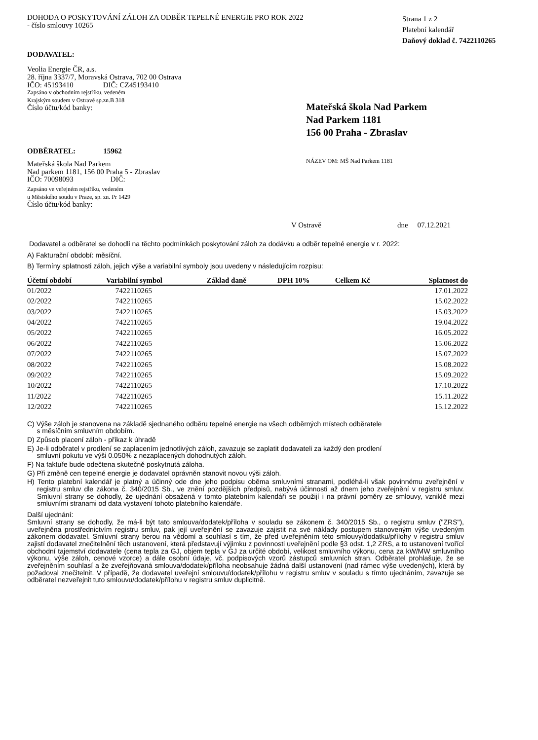DOHODA O POSKYTOVÁNÍ ZÁLOH ZA ODBĚR TEPELNÉ ENERGIE PRO ROK 2022
- číslo smlouvy 10265
Strana 1 z 2
Platební kalendář
Daňový doklad č. 7422110265
DODAVATEL:
Veolia Energie ČR, a.s.
28. října 3337/7, Moravská Ostrava, 702 00 Ostrava
IČO: 45193410 DIČ: CZ45193410
Zapsáno v obchodním rejstříku, vedeném
Krajským soudem v Ostravě sp.zn.B 318
Číslo účtu/kód banky:
ODBĚRATEL: 15962
Mateřská škola Nad Parkem
Nad parkem 1181, 156 00 Praha 5 - Zbraslav
IČO: 70098093 DIČ:
Zapsáno ve veřejném rejstříku, vedeném
u Městského soudu v Praze, sp. zn. Pr 1429
Číslo účtu/kód banky:
Mateřská škola Nad Parkem
Nad Parkem 1181
156 00 Praha - Zbraslav
NÁZEV OM: MŠ Nad Parkem 1181
V Ostravě dne 07.12.2021
Dodavatel a odběratel se dohodli na těchto podmínkách poskytování záloh za dodávku a odběr tepelné energie v r. 2022:
A) Fakturační období: měsíční.
B) Termíny splatnosti záloh, jejich výše a variabilní symboly jsou uvedeny v následujícím rozpisu:
| Účetní období | Variabilní symbol | Základ daně | DPH 10% | Celkem Kč | Splatnost do |
| --- | --- | --- | --- | --- | --- |
| 01/2022 | 7422110265 | | | | 17.01.2022 |
| 02/2022 | 7422110265 | | | | 15.02.2022 |
| 03/2022 | 7422110265 | | | | 15.03.2022 |
| 04/2022 | 7422110265 | | | | 19.04.2022 |
| 05/2022 | 7422110265 | | | | 16.05.2022 |
| 06/2022 | 7422110265 | | | | 15.06.2022 |
| 07/2022 | 7422110265 | | | | 15.07.2022 |
| 08/2022 | 7422110265 | | | | 15.08.2022 |
| 09/2022 | 7422110265 | | | | 15.09.2022 |
| 10/2022 | 7422110265 | | | | 17.10.2022 |
| 11/2022 | 7422110265 | | | | 15.11.2022 |
| 12/2022 | 7422110265 | | | | 15.12.2022 |
C) Výše záloh je stanovena na základě sjednaného odběru tepelné energie na všech odběrných místech odběratele
s měsíčním smluvním obdobím.
D) Způsob placení záloh - příkaz k úhradě
E) Je-li odběratel v prodlení se zaplacením jednotlivých záloh, zavazuje se zaplatit dodavateli za každý den prodlení
smluvní pokutu ve výši 0.050% z nezaplacených dohodnutých záloh.
F) Na faktuře bude odečtena skutečně poskytnutá záloha.
G) Při změně cen tepelné energie je dodavatel oprávněn stanovit novou výši záloh.
H) Tento platební kalendář je platný a účinný ode dne jeho podpisu oběma smluvními stranami, podléhá-li však povinnému zveřejnění v registru smluv dle zákona č. 340/2015 Sb., ve znění pozdějších předpisů, nabývá účinnosti až dnem jeho zveřejnění v registru smluv. Smluvní strany se dohodly, že ujednání obsažená v tomto platebním kalendáři se použijí i na právní poměry ze smlouvy, vzniklé mezi smluvními stranami od data vystavení tohoto platebního kalendáře.
Další ujednání:
Smluvní strany se dohodly, že má-li být tato smlouva/dodatek/příloha v souladu se zákonem č. 340/2015 Sb., o registru smluv ("ZRS"), uveřejněna prostřednictvím registru smluv, pak její uveřejnění se zavazuje zajistit na své náklady postupem stanoveným výše uvedeným zákonem dodavatel. Smluvní strany berou na vědomí a souhlasí s tím, že před uveřejněním této smlouvy/dodatku/přílohy v registru smluv zajistí dodavatel znečitelnění těch ustanovení, která představují výjimku z povinnosti uveřejnění podle §3 odst. 1,2 ZRS, a to ustanovení tvořící obchodní tajemství dodavatele (cena tepla za GJ, objem tepla v GJ za určité období, velikost smluvního výkonu, cena za kW/MW smluvního výkonu, výše záloh, cenové vzorce) a dále osobní údaje, vč. podpisových vzorů zástupců smluvních stran. Odběratel prohlašuje, že se zveřejněním souhlasí a že zveřejňovaná smlouva/dodatek/příloha neobsahuje žádná další ustanovení (nad rámec výše uvedených), která by požadoval znečitelnit. V případě, že dodavatel uveřejní smlouvu/dodatek/přílohu v registru smluv v souladu s tímto ujednáním, zavazuje se odběratel nezveřejnit tuto smlouvu/dodatek/přílohu v registru smluv duplicitně.